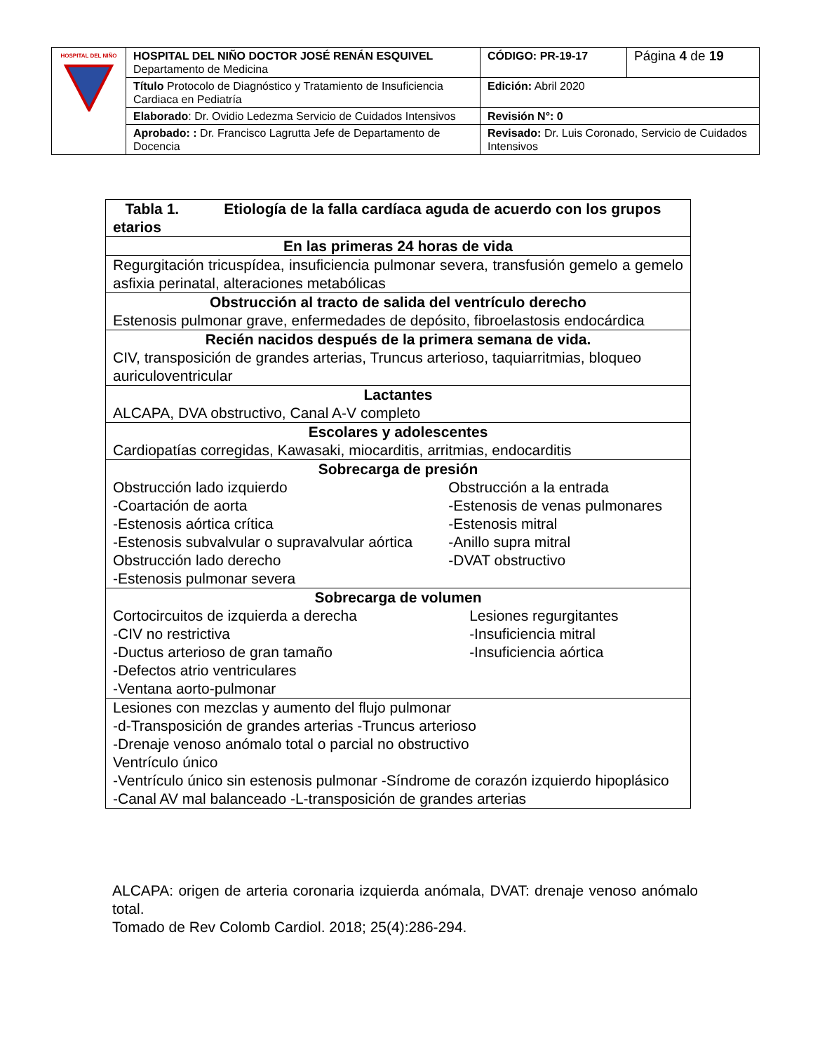| HOSPITAL DEL NIÑO | HOSPITAL DEL NIÑO DOCTOR JOSÉ RENÁN ESQUIVEL Departamento de Medicina | CÓDIGO: PR-19-17 | Página 4 de 19 |
| | Título Protocolo de Diagnóstico y Tratamiento de Insuficiencia Cardiaca en Pediatría | Edición: Abril 2020 | |
| | Elaborado : Dr. Ovidio Ledezma Servicio de Cuidados Intensivos | Revisión N°: 0 | |
| | Aprobado: : Dr. Francisco Lagrutta Jefe de Departamento de Docencia | Revisado: Dr. Luis Coronado, Servicio de Cuidados Intensivos | |
| Tabla 1. Etiología de la falla cardíaca aguda de acuerdo con los grupos etarios |
| En las primeras 24 horas de vida |
| Regurgitación tricuspídea, insuficiencia pulmonar severa, transfusión gemelo a gemelo asfixia perinatal, alteraciones metabólicas |
| Obstrucción al tracto de salida del ventrículo derecho Estenosis pulmonar grave, enfermedades de depósito, fibroelastosis endocárdica |
| Recién nacidos después de la primera semana de vida. CIV, transposición de grandes arterias, Truncus arterioso, taquiarritmias, bloqueo auriculoventricular |
| Lactantes ALCAPA, DVA obstructivo, Canal A-V completo |
| Escolares y adolescentes Cardiopatías corregidas, Kawasaki, miocarditis, arritmias, endocarditis |
| Sobrecarga de presión Obstrucción lado izquierdo -Coartación de aorta -Estenosis aórtica crítica -Estenosis subvalvular o supravalvular aórtica Obstrucción lado derecho -Estenosis pulmonar severa Obstrucción a la entrada -Estenosis de venas pulmonares -Estenosis mitral -Anillo supra mitral -DVAT obstructivo |
| Sobrecarga de volumen Cortocircuitos de izquierda a derecha -CIV no restrictiva -Ductus arterioso de gran tamaño -Defectos atrio ventriculares -Ventana aorto-pulmonar Lesiones regurgitantes -Insuficiencia mitral -Insuficiencia aórtica |
| Lesiones con mezclas y aumento del flujo pulmonar -d-Transposición de grandes arterias -Truncus arterioso -Drenaje venoso anómalo total o parcial no obstructivo Ventrículo único -Ventrículo único sin estenosis pulmonar -Síndrome de corazón izquierdo hipoplásico -Canal AV mal balanceado -L-transposición de grandes arterias |
ALCAPA: origen de arteria coronaria izquierda anómala, DVAT: drenaje venoso anómalo total.
Tomado de Rev Colomb Cardiol. 2018; 25(4):286-294.